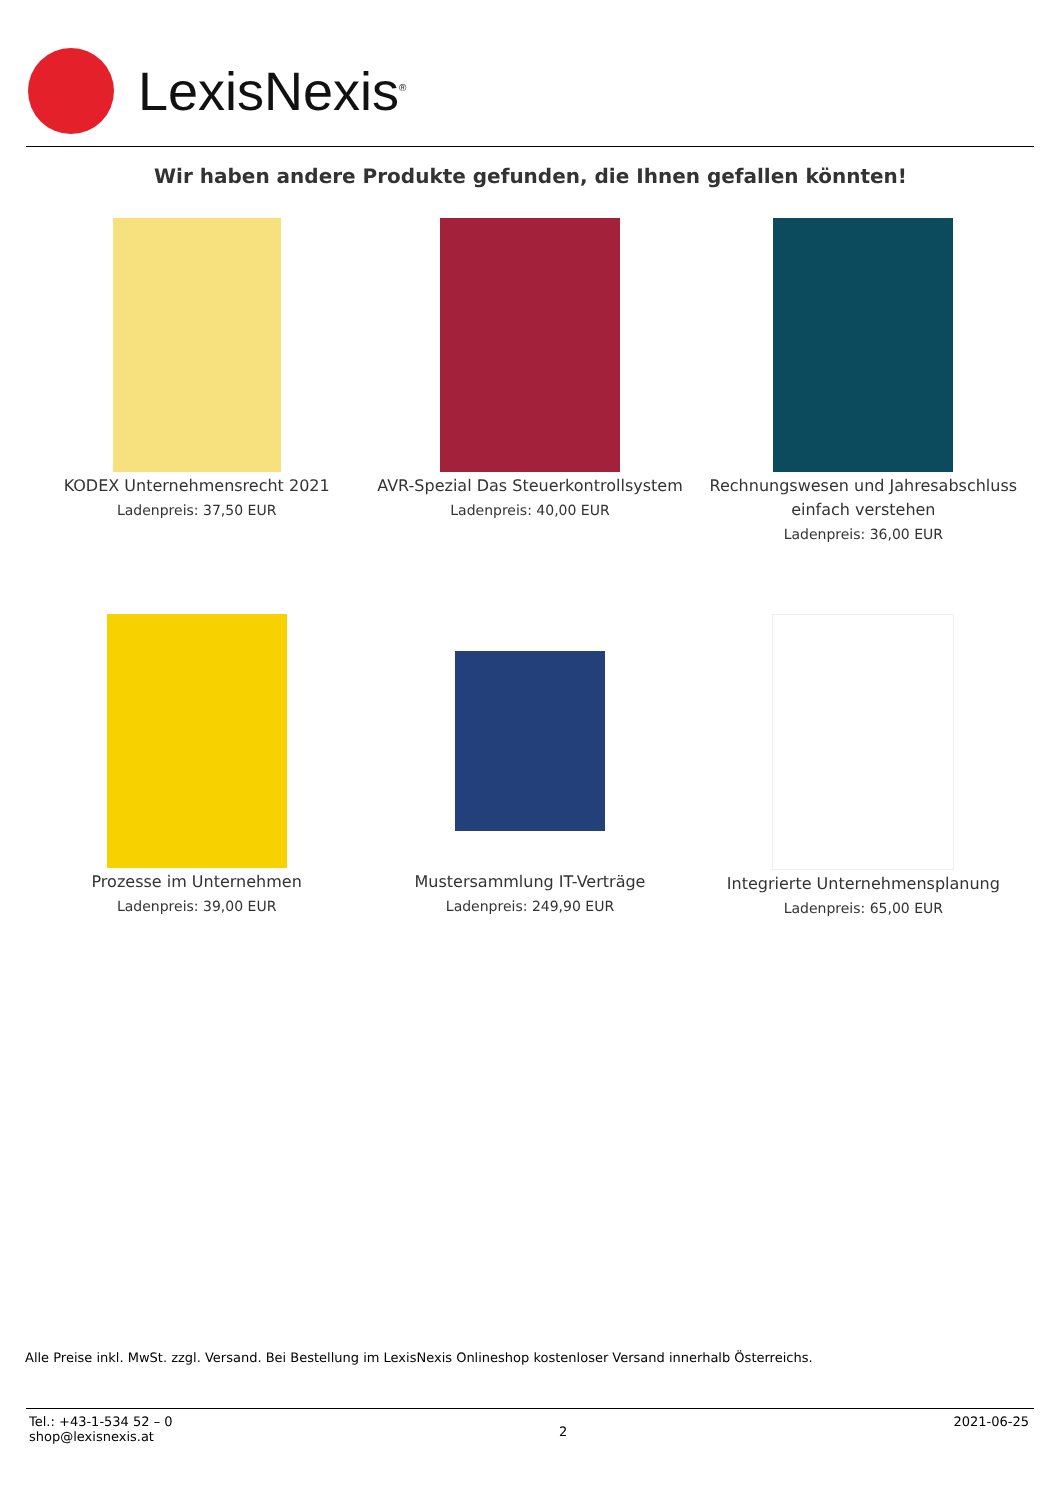LexisNexis<sup>®</sup>
Wir haben andere Produkte gefunden, die Ihnen gefallen könnten!
KODEX Unternehmensrecht 2021
Ladenpreis: 37,50 EUR
AVR-Spezial Das Steuerkontrollsystem
Ladenpreis: 40,00 EUR
Rechnungswesen und Jahresabschluss einfach verstehen
Ladenpreis: 36,00 EUR
Prozesse im Unternehmen
Ladenpreis: 39,00 EUR
Mustersammlung IT-Verträge
Ladenpreis: 249,90 EUR
Integrierte Unternehmensplanung
Ladenpreis: 65,00 EUR
Alle Preise inkl. MwSt. zzgl. Versand. Bei Bestellung im LexisNexis Onlineshop kostenloser Versand innerhalb Österreichs.
Tel.: +43-1-534 52 – 0
shop@lexisnexis.at
2
2021-06-25